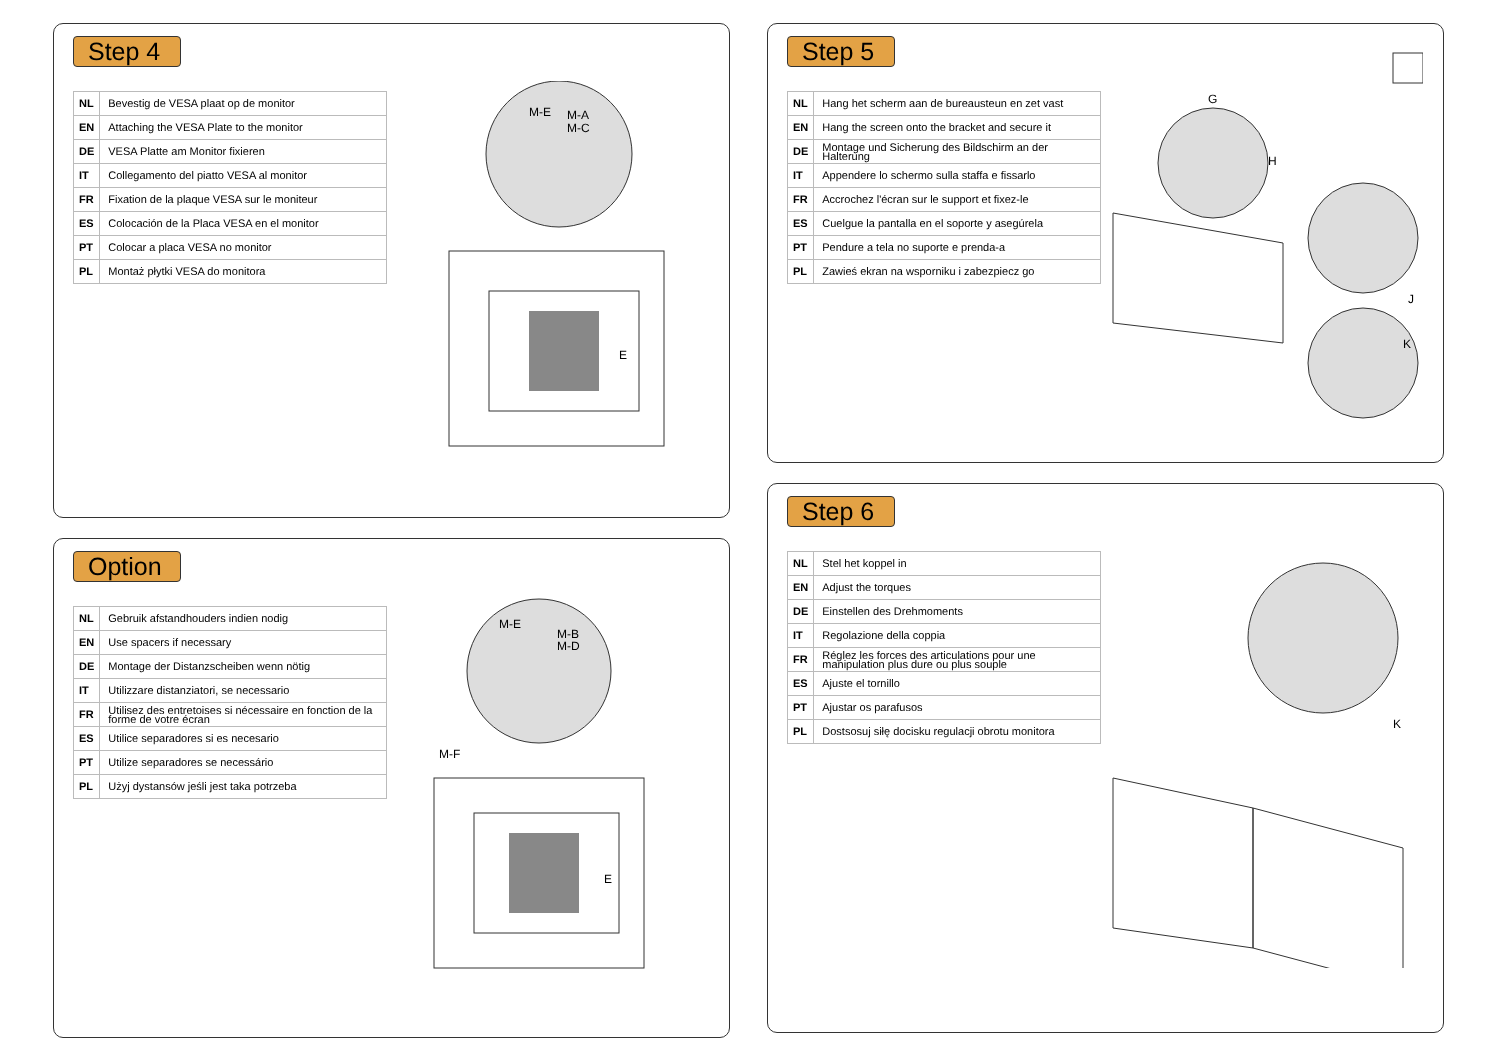Step 4
| NL | Bevestig de VESA plaat op de monitor |
| EN | Attaching the VESA Plate to the monitor |
| DE | VESA Platte am Monitor fixieren |
| IT | Collegamento del piatto VESA al monitor |
| FR | Fixation de la plaque VESA sur le moniteur |
| ES | Colocación de la Placa VESA en el monitor |
| PT | Colocar a placa VESA no monitor |
| PL | Montaż płytki VESA do monitora |
M-E
M-A
M-C
E
Option
| NL | Gebruik afstandhouders indien nodig |
| EN | Use spacers if necessary |
| DE | Montage der Distanzscheiben wenn nötig |
| IT | Utilizzare distanziatori, se necessario |
| FR | Utilisez des entretoises si nécessaire en fonction de la forme de votre écran |
| ES | Utilice separadores si es necesario |
| PT | Utilize separadores se necessário |
| PL | Użyj dystansów jeśli jest taka potrzeba |
M-E
M-B
M-D
M-F
E
Step 5
| NL | Hang het scherm aan de bureausteun en zet vast |
| EN | Hang the screen onto the bracket and secure it |
| DE | Montage und Sicherung des Bildschirm an der Halterung |
| IT | Appendere lo schermo sulla staffa e fissarlo |
| FR | Accrochez l'écran sur le support et fixez-le |
| ES | Cuelgue la pantalla en el soporte y asegúrela |
| PT | Pendure a tela no suporte e prenda-a |
| PL | Zawieś ekran na wsporniku i zabezpiecz go |
G
H
J
K
Step 6
| NL | Stel het koppel in |
| EN | Adjust the torques |
| DE | Einstellen des Drehmoments |
| IT | Regolazione della coppia |
| FR | Réglez les forces des articulations pour une manipulation plus dure ou plus souple |
| ES | Ajuste el tornillo |
| PT | Ajustar os parafusos |
| PL | Dostsosuj siłę docisku regulacji obrotu monitora |
K